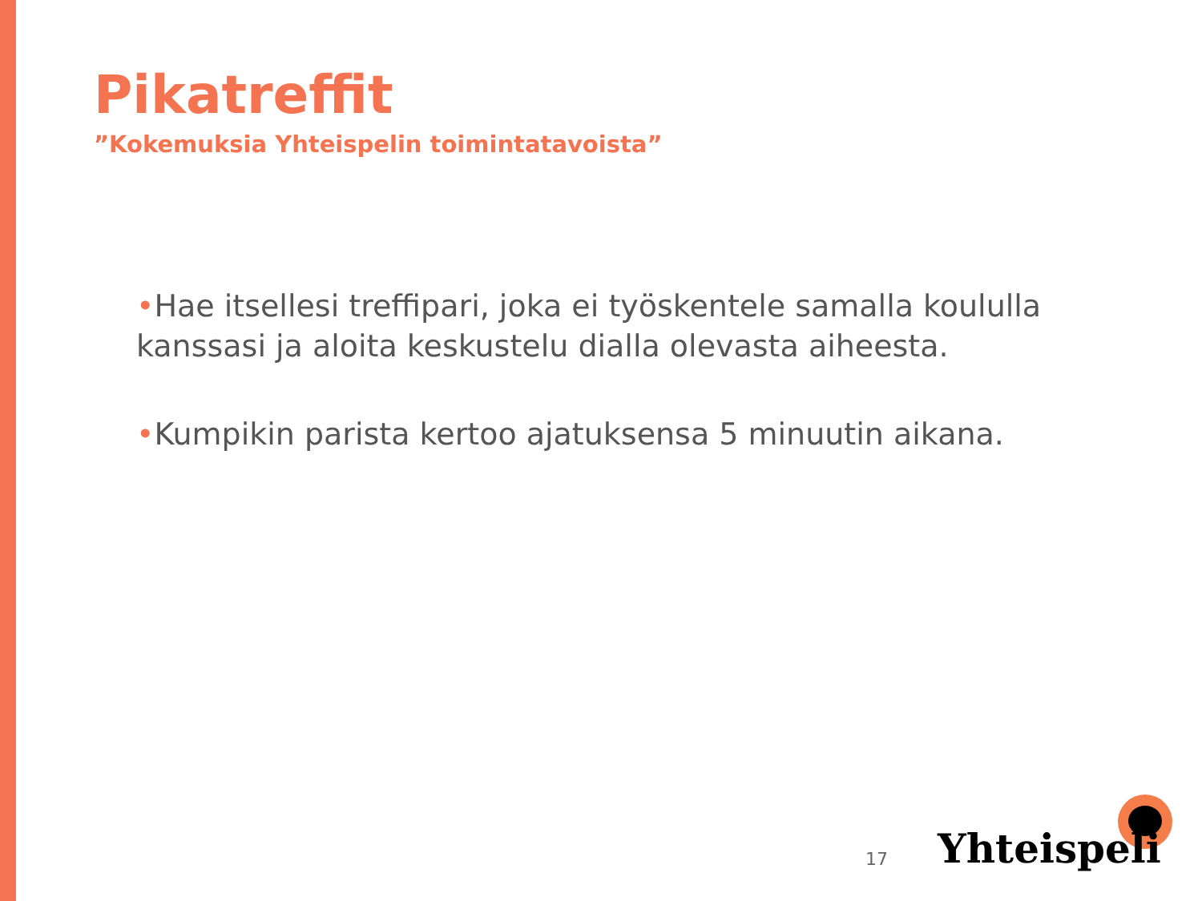Pikatreffit
”Kokemuksia Yhteispelin toimintatavoista”
•Hae itsellesi treffipari, joka ei työskentele samalla koululla kanssasi ja aloita keskustelu dialla olevasta aiheesta.
•Kumpikin parista kertoo ajatuksensa 5 minuutin aikana.
17 Yhteispeli